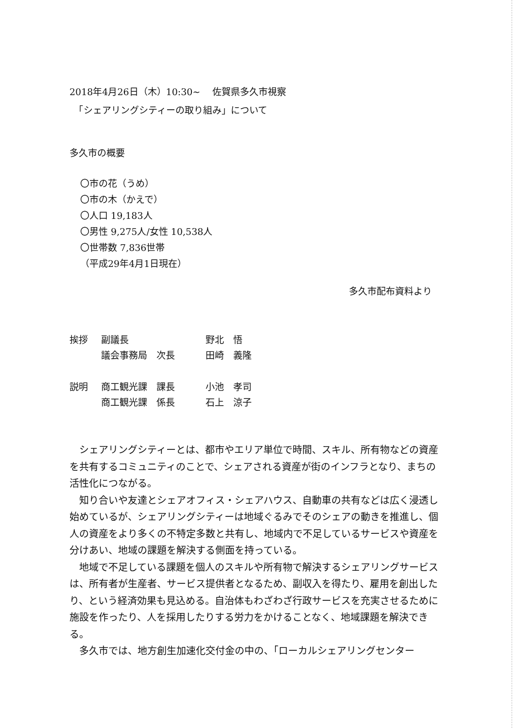2018年4月26日（木）10:30~　 佐賀県多久市視察
　「シェアリングシティーの取り組み」について
多久市の概要
〇市の花（うめ）
〇市の木（かえで）
〇人口 19,183人
〇男性 9,275人/女性 10,538人
〇世帯数 7,836世帯
（平成29年4月1日現在）
多久市配布資料より
挨拶 副議長 野北　悟 議会事務局　次長 田崎　義隆
説明 商工観光課　課長 小池　孝司 商工観光課　係長 石上　涼子
　シェアリングシティーとは、都市やエリア単位で時間、スキル、所有物などの資産を共有するコミュニティのことで、シェアされる資産が街のインフラとなり、まちの活性化につながる。
　知り合いや友達とシェアオフィス・シェアハウス、自動車の共有などは広く浸透し始めているが、シェアリングシティーは地域ぐるみでそのシェアの動きを推進し、個人の資産をより多くの不特定多数と共有し、地域内で不足しているサービスや資産を分けあい、地域の課題を解決する側面を持っている。
　地域で不足している課題を個人のスキルや所有物で解決するシェアリングサービスは、所有者が生産者、サービス提供者となるため、副収入を得たり、雇用を創出したり、という経済効果も見込める。自治体もわざわざ行政サービスを充実させるために施設を作ったり、人を採用したりする労力をかけることなく、地域課題を解決できる。
　多久市では、地方創生加速化交付金の中の、「ローカルシェアリングセンター